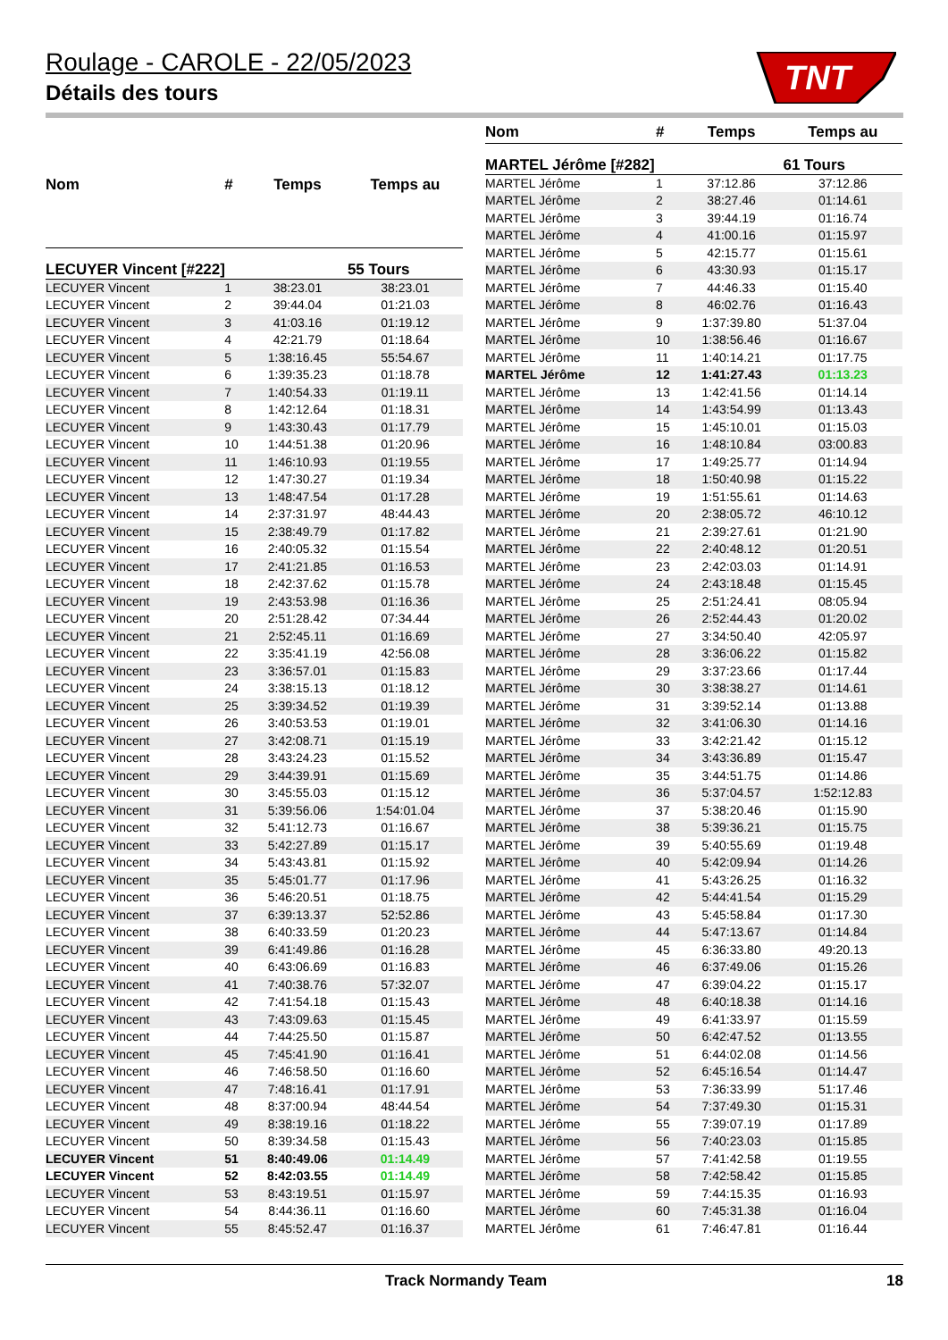TNT
Roulage - CAROLE - 22/05/2023
Détails des tours
| Nom | # | Temps | Temps au |
| --- | --- | --- | --- |
| LECUYER Vincent [#222] | | | 55 Tours |
| LECUYER Vincent | 1 | 38:23.01 | 38:23.01 |
| LECUYER Vincent | 2 | 39:44.04 | 01:21.03 |
| LECUYER Vincent | 3 | 41:03.16 | 01:19.12 |
| LECUYER Vincent | 4 | 42:21.79 | 01:18.64 |
| LECUYER Vincent | 5 | 1:38:16.45 | 55:54.67 |
| LECUYER Vincent | 6 | 1:39:35.23 | 01:18.78 |
| LECUYER Vincent | 7 | 1:40:54.33 | 01:19.11 |
| LECUYER Vincent | 8 | 1:42:12.64 | 01:18.31 |
| LECUYER Vincent | 9 | 1:43:30.43 | 01:17.79 |
| LECUYER Vincent | 10 | 1:44:51.38 | 01:20.96 |
| LECUYER Vincent | 11 | 1:46:10.93 | 01:19.55 |
| LECUYER Vincent | 12 | 1:47:30.27 | 01:19.34 |
| LECUYER Vincent | 13 | 1:48:47.54 | 01:17.28 |
| LECUYER Vincent | 14 | 2:37:31.97 | 48:44.43 |
| LECUYER Vincent | 15 | 2:38:49.79 | 01:17.82 |
| LECUYER Vincent | 16 | 2:40:05.32 | 01:15.54 |
| LECUYER Vincent | 17 | 2:41:21.85 | 01:16.53 |
| LECUYER Vincent | 18 | 2:42:37.62 | 01:15.78 |
| LECUYER Vincent | 19 | 2:43:53.98 | 01:16.36 |
| LECUYER Vincent | 20 | 2:51:28.42 | 07:34.44 |
| LECUYER Vincent | 21 | 2:52:45.11 | 01:16.69 |
| LECUYER Vincent | 22 | 3:35:41.19 | 42:56.08 |
| LECUYER Vincent | 23 | 3:36:57.01 | 01:15.83 |
| LECUYER Vincent | 24 | 3:38:15.13 | 01:18.12 |
| LECUYER Vincent | 25 | 3:39:34.52 | 01:19.39 |
| LECUYER Vincent | 26 | 3:40:53.53 | 01:19.01 |
| LECUYER Vincent | 27 | 3:42:08.71 | 01:15.19 |
| LECUYER Vincent | 28 | 3:43:24.23 | 01:15.52 |
| LECUYER Vincent | 29 | 3:44:39.91 | 01:15.69 |
| LECUYER Vincent | 30 | 3:45:55.03 | 01:15.12 |
| LECUYER Vincent | 31 | 5:39:56.06 | 1:54:01.04 |
| LECUYER Vincent | 32 | 5:41:12.73 | 01:16.67 |
| LECUYER Vincent | 33 | 5:42:27.89 | 01:15.17 |
| LECUYER Vincent | 34 | 5:43:43.81 | 01:15.92 |
| LECUYER Vincent | 35 | 5:45:01.77 | 01:17.96 |
| LECUYER Vincent | 36 | 5:46:20.51 | 01:18.75 |
| LECUYER Vincent | 37 | 6:39:13.37 | 52:52.86 |
| LECUYER Vincent | 38 | 6:40:33.59 | 01:20.23 |
| LECUYER Vincent | 39 | 6:41:49.86 | 01:16.28 |
| LECUYER Vincent | 40 | 6:43:06.69 | 01:16.83 |
| LECUYER Vincent | 41 | 7:40:38.76 | 57:32.07 |
| LECUYER Vincent | 42 | 7:41:54.18 | 01:15.43 |
| LECUYER Vincent | 43 | 7:43:09.63 | 01:15.45 |
| LECUYER Vincent | 44 | 7:44:25.50 | 01:15.87 |
| LECUYER Vincent | 45 | 7:45:41.90 | 01:16.41 |
| LECUYER Vincent | 46 | 7:46:58.50 | 01:16.60 |
| LECUYER Vincent | 47 | 7:48:16.41 | 01:17.91 |
| LECUYER Vincent | 48 | 8:37:00.94 | 48:44.54 |
| LECUYER Vincent | 49 | 8:38:19.16 | 01:18.22 |
| LECUYER Vincent | 50 | 8:39:34.58 | 01:15.43 |
| LECUYER Vincent | 51 | 8:40:49.06 | 01:14.49 |
| LECUYER Vincent | 52 | 8:42:03.55 | 01:14.49 |
| LECUYER Vincent | 53 | 8:43:19.51 | 01:15.97 |
| LECUYER Vincent | 54 | 8:44:36.11 | 01:16.60 |
| LECUYER Vincent | 55 | 8:45:52.47 | 01:16.37 |
| Nom | # | Temps | Temps au |
| --- | --- | --- | --- |
| MARTEL Jérôme [#282] | | | 61 Tours |
| MARTEL Jérôme | 1 | 37:12.86 | 37:12.86 |
| MARTEL Jérôme | 2 | 38:27.46 | 01:14.61 |
| MARTEL Jérôme | 3 | 39:44.19 | 01:16.74 |
| MARTEL Jérôme | 4 | 41:00.16 | 01:15.97 |
| MARTEL Jérôme | 5 | 42:15.77 | 01:15.61 |
| MARTEL Jérôme | 6 | 43:30.93 | 01:15.17 |
| MARTEL Jérôme | 7 | 44:46.33 | 01:15.40 |
| MARTEL Jérôme | 8 | 46:02.76 | 01:16.43 |
| MARTEL Jérôme | 9 | 1:37:39.80 | 51:37.04 |
| MARTEL Jérôme | 10 | 1:38:56.46 | 01:16.67 |
| MARTEL Jérôme | 11 | 1:40:14.21 | 01:17.75 |
| MARTEL Jérôme | 12 | 1:41:27.43 | 01:13.23 |
| MARTEL Jérôme | 13 | 1:42:41.56 | 01:14.14 |
| MARTEL Jérôme | 14 | 1:43:54.99 | 01:13.43 |
| MARTEL Jérôme | 15 | 1:45:10.01 | 01:15.03 |
| MARTEL Jérôme | 16 | 1:48:10.84 | 03:00.83 |
| MARTEL Jérôme | 17 | 1:49:25.77 | 01:14.94 |
| MARTEL Jérôme | 18 | 1:50:40.98 | 01:15.22 |
| MARTEL Jérôme | 19 | 1:51:55.61 | 01:14.63 |
| MARTEL Jérôme | 20 | 2:38:05.72 | 46:10.12 |
| MARTEL Jérôme | 21 | 2:39:27.61 | 01:21.90 |
| MARTEL Jérôme | 22 | 2:40:48.12 | 01:20.51 |
| MARTEL Jérôme | 23 | 2:42:03.03 | 01:14.91 |
| MARTEL Jérôme | 24 | 2:43:18.48 | 01:15.45 |
| MARTEL Jérôme | 25 | 2:51:24.41 | 08:05.94 |
| MARTEL Jérôme | 26 | 2:52:44.43 | 01:20.02 |
| MARTEL Jérôme | 27 | 3:34:50.40 | 42:05.97 |
| MARTEL Jérôme | 28 | 3:36:06.22 | 01:15.82 |
| MARTEL Jérôme | 29 | 3:37:23.66 | 01:17.44 |
| MARTEL Jérôme | 30 | 3:38:38.27 | 01:14.61 |
| MARTEL Jérôme | 31 | 3:39:52.14 | 01:13.88 |
| MARTEL Jérôme | 32 | 3:41:06.30 | 01:14.16 |
| MARTEL Jérôme | 33 | 3:42:21.42 | 01:15.12 |
| MARTEL Jérôme | 34 | 3:43:36.89 | 01:15.47 |
| MARTEL Jérôme | 35 | 3:44:51.75 | 01:14.86 |
| MARTEL Jérôme | 36 | 5:37:04.57 | 1:52:12.83 |
| MARTEL Jérôme | 37 | 5:38:20.46 | 01:15.90 |
| MARTEL Jérôme | 38 | 5:39:36.21 | 01:15.75 |
| MARTEL Jérôme | 39 | 5:40:55.69 | 01:19.48 |
| MARTEL Jérôme | 40 | 5:42:09.94 | 01:14.26 |
| MARTEL Jérôme | 41 | 5:43:26.25 | 01:16.32 |
| MARTEL Jérôme | 42 | 5:44:41.54 | 01:15.29 |
| MARTEL Jérôme | 43 | 5:45:58.84 | 01:17.30 |
| MARTEL Jérôme | 44 | 5:47:13.67 | 01:14.84 |
| MARTEL Jérôme | 45 | 6:36:33.80 | 49:20.13 |
| MARTEL Jérôme | 46 | 6:37:49.06 | 01:15.26 |
| MARTEL Jérôme | 47 | 6:39:04.22 | 01:15.17 |
| MARTEL Jérôme | 48 | 6:40:18.38 | 01:14.16 |
| MARTEL Jérôme | 49 | 6:41:33.97 | 01:15.59 |
| MARTEL Jérôme | 50 | 6:42:47.52 | 01:13.55 |
| MARTEL Jérôme | 51 | 6:44:02.08 | 01:14.56 |
| MARTEL Jérôme | 52 | 6:45:16.54 | 01:14.47 |
| MARTEL Jérôme | 53 | 7:36:33.99 | 51:17.46 |
| MARTEL Jérôme | 54 | 7:37:49.30 | 01:15.31 |
| MARTEL Jérôme | 55 | 7:39:07.19 | 01:17.89 |
| MARTEL Jérôme | 56 | 7:40:23.03 | 01:15.85 |
| MARTEL Jérôme | 57 | 7:41:42.58 | 01:19.55 |
| MARTEL Jérôme | 58 | 7:42:58.42 | 01:15.85 |
| MARTEL Jérôme | 59 | 7:44:15.35 | 01:16.93 |
| MARTEL Jérôme | 60 | 7:45:31.38 | 01:16.04 |
| MARTEL Jérôme | 61 | 7:46:47.81 | 01:16.44 |
Track Normandy Team 18